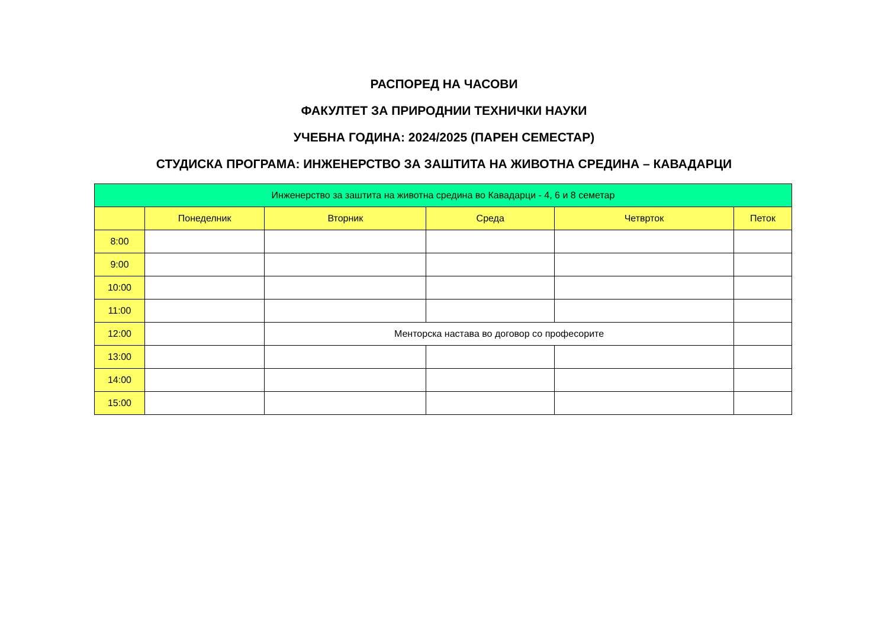РАСПОРЕД НА ЧАСОВИ
ФАКУЛТЕТ ЗА ПРИРОДНИИ ТЕХНИЧКИ НАУКИ
УЧЕБНА ГОДИНА: 2024/2025 (ПАРЕН СЕМЕСТАР)
СТУДИСКА ПРОГРАМА: ИНЖЕНЕРСТВО ЗА ЗАШТИТА НА ЖИВОТНА СРЕДИНА – КАВАДАРЦИ
| Инженерство за заштита на животна средина во Кавадарци - 4, 6 и 8 семетар | | | | | |
| --- | --- | --- | --- | --- | --- |
| | Понеделник | Вторник | Среда | Четврток | Петок |
| 8:00 | | | | | |
| 9:00 | | | | | |
| 10:00 | | | | | |
| 11:00 | | | | | |
| 12:00 | | Менторска настава во договор со професорите | | | |
| 13:00 | | | | | |
| 14:00 | | | | | |
| 15:00 | | | | | |